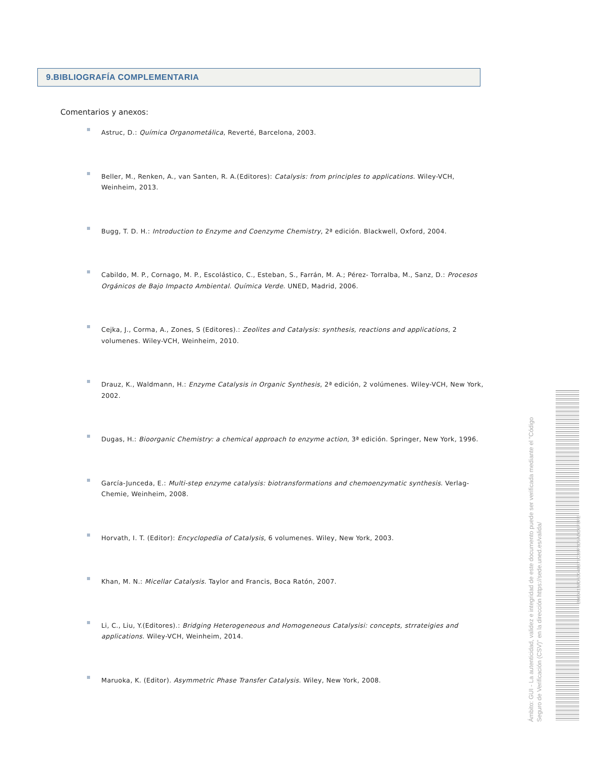9.BIBLIOGRAFÍA COMPLEMENTARIA
Comentarios y anexos:
Astruc, D.: Química Organometálica, Reverté, Barcelona, 2003.
Beller, M., Renken, A., van Santen, R. A.(Editores): Catalysis: from principles to applications. Wiley-VCH, Weinheim, 2013.
Bugg, T. D. H.: Introduction to Enzyme and Coenzyme Chemistry, 2ª edición. Blackwell, Oxford, 2004.
Cabildo, M. P., Cornago, M. P., Escolástico, C., Esteban, S., Farrán, M. A.; Pérez- Torralba, M., Sanz, D.: Procesos Orgánicos de Bajo Impacto Ambiental. Química Verde. UNED, Madrid, 2006.
Cejka, J., Corma, A., Zones, S (Editores).: Zeolites and Catalysis: synthesis, reactions and applications, 2 volumenes. Wiley-VCH, Weinheim, 2010.
Drauz, K., Waldmann, H.: Enzyme Catalysis in Organic Synthesis, 2ª edición, 2 volúmenes. Wiley-VCH, New York, 2002.
Dugas, H.: Bioorganic Chemistry: a chemical approach to enzyme action, 3ª edición. Springer, New York, 1996.
García-Junceda, E.: Multi-step enzyme catalysis: biotransformations and chemoenzymatic synthesis. Verlag-Chemie, Weinheim, 2008.
Horvath, I. T. (Editor): Encyclopedia of Catalysis, 6 volumenes. Wiley, New York, 2003.
Khan, M. N.: Micellar Catalysis. Taylor and Francis, Boca Ratón, 2007.
Li, C., Liu, Y.(Editores).: Bridging Heterogeneous and Homogeneous Catalysisi: concepts, strrateigies and applications. Wiley-VCH, Weinheim, 2014.
Maruoka, K. (Editor). Asymmetric Phase Transfer Catalysis. Wiley, New York, 2008.
Ámbito: GUI - La autenticidad, validez e integridad de este documento puede ser verificada mediante el "Código Seguro de Verificación (CSV)" en la dirección https://sede.uned.es/valida/
E0604136D50040B71C39F3D9ADD6F6FE